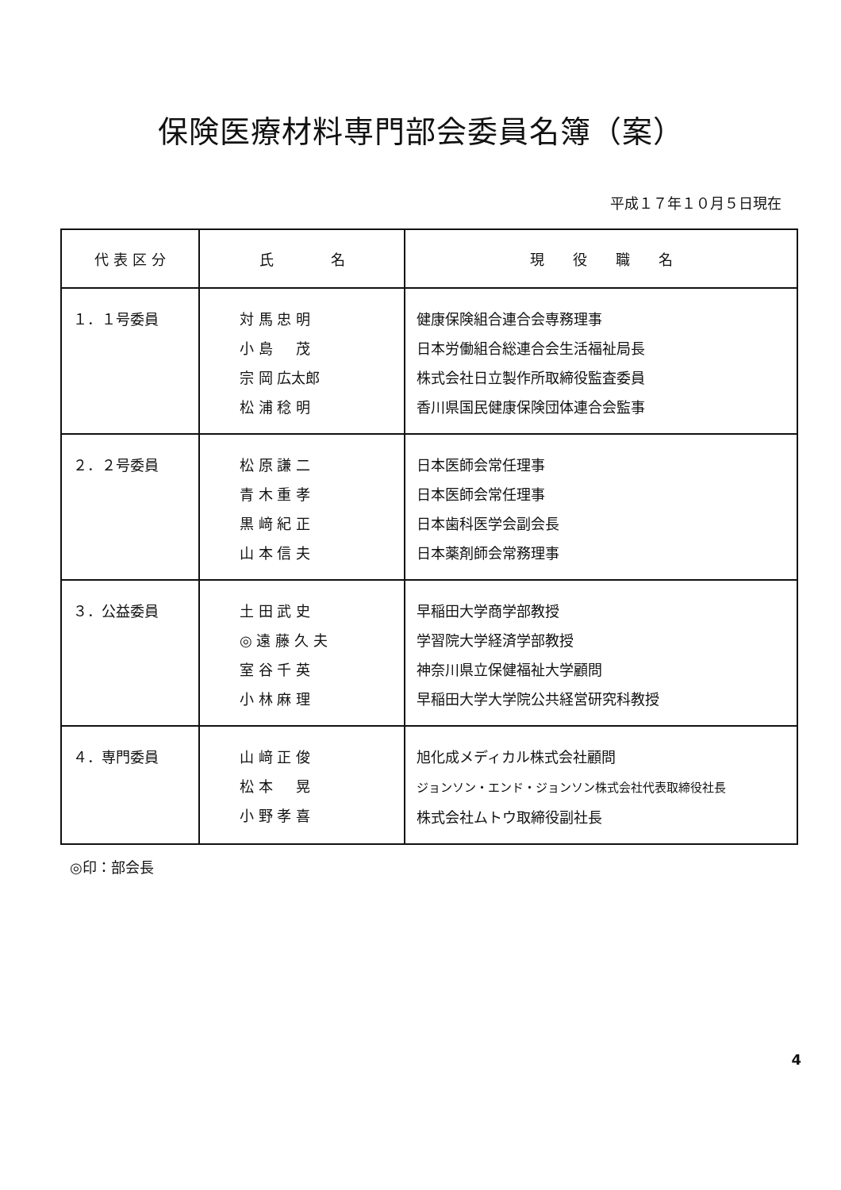保険医療材料専門部会委員名簿（案）
平成１７年１０月５日現在
| 代 表 区 分 | 氏 名 | 現 役 職 名 |
| --- | --- | --- |
| １．１号委員 | 対 馬 忠 明 小 島 茂 宗 岡 広太郎 松 浦 稔 明 | 健康保険組合連合会専務理事 日本労働組合総連合会生活福祉局長 株式会社日立製作所取締役監査委員 香川県国民健康保険団体連合会監事 |
| ２．２号委員 | 松 原 謙 二 青 木 重 孝 黒 﨑 紀 正 山 本 信 夫 | 日本医師会常任理事 日本医師会常任理事 日本歯科医学会副会長 日本薬剤師会常務理事 |
| ３．公益委員 | 土 田 武 史 ◎ 遠 藤 久 夫 室 谷 千 英 小 林 麻 理 | 早稲田大学商学部教授 学習院大学経済学部教授 神奈川県立保健福祉大学顧問 早稲田大学大学院公共経営研究科教授 |
| ４．専門委員 | 山 﨑 正 俊 松 本 晃 小 野 孝 喜 | 旭化成メディカル株式会社顧問 ジョンソン・エンド・ジョンソン株式会社代表取締役社長 株式会社ムトウ取締役副社長 |
◎印：部会長
4